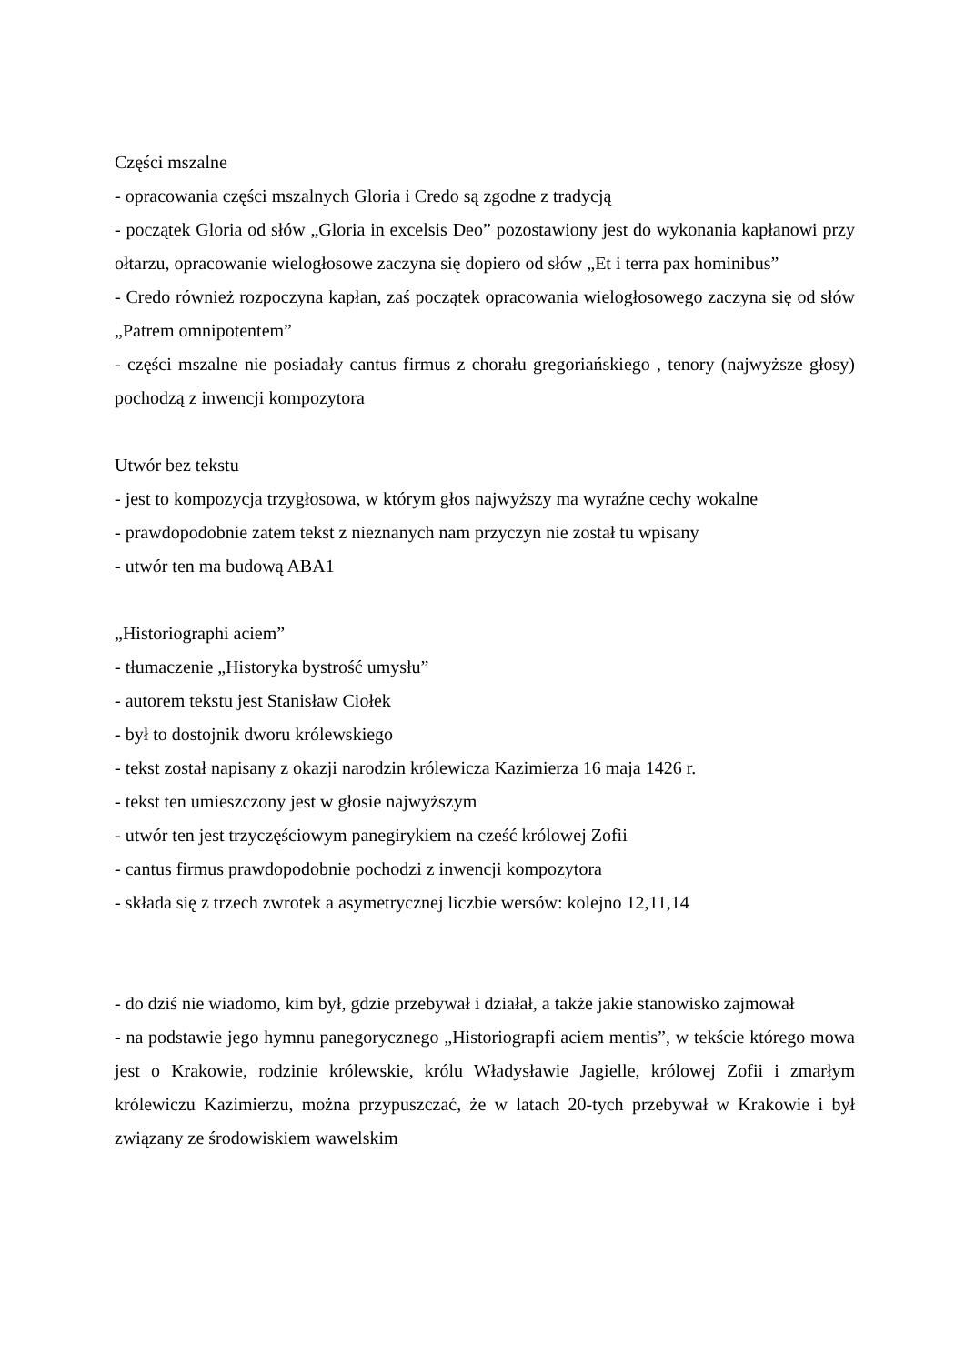Części mszalne
- opracowania części mszalnych Gloria i Credo są zgodne z tradycją
- początek Gloria od słów „Gloria in excelsis Deo” pozostawiony jest do wykonania kapłanowi przy ołtarzu, opracowanie wielogłosowe zaczyna się dopiero od słów „Et i terra pax hominibus”
- Credo również rozpoczyna kapłan, zaś początek opracowania wielogłosowego zaczyna się od słów „Patrem omnipotentem”
- części mszalne nie posiadały cantus firmus z chorału gregoriańskiego , tenory (najwyższe głosy) pochodzą z inwencji kompozytora
Utwór bez tekstu
- jest to kompozycja trzygłosowa, w którym głos najwyższy ma wyraźne cechy wokalne
- prawdopodobnie zatem tekst z nieznanych nam przyczyn nie został tu wpisany
- utwór ten ma budową ABA1
„Historiographi aciem”
- tłumaczenie „Historyka bystrość umysłu”
- autorem tekstu jest Stanisław Ciołek
- był to dostojnik dworu królewskiego
- tekst został napisany z okazji narodzin królewicza Kazimierza 16 maja 1426 r.
- tekst ten umieszczony jest w głosie najwyższym
- utwór ten jest trzyczęściowym panegirykiem na cześć królowej Zofii
- cantus firmus prawdopodobnie pochodzi z inwencji kompozytora
- składa się z trzech zwrotek a asymetrycznej liczbie wersów: kolejno 12,11,14
- do dziś nie wiadomo, kim był, gdzie przebywał i działał, a także jakie stanowisko zajmował
- na podstawie jego hymnu panegorycznego „Historiograpfi aciem mentis”, w tekście którego mowa jest o Krakowie, rodzinie królewskie, królu Władysławie Jagielle, królowej Zofii i zmarłym królewiczu Kazimierzu, można przypuszczać, że w latach 20-tych przebywał w Krakowie i był związany ze środowiskiem wawelskim